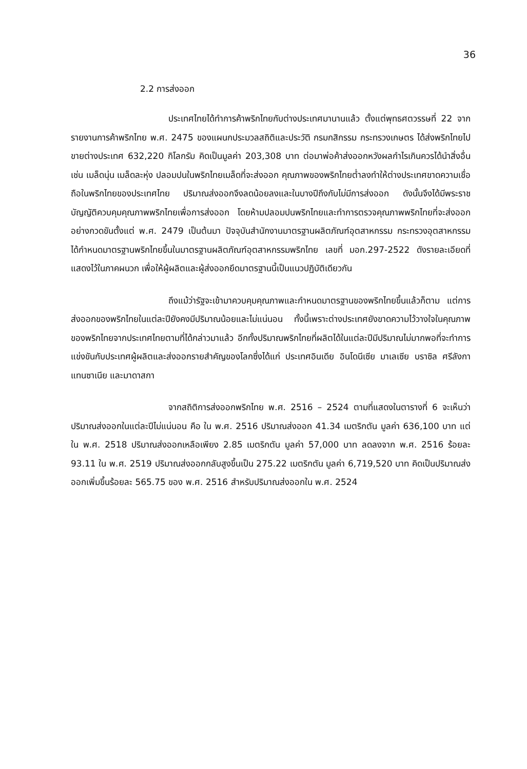36
2.2 การส่งออก
ประเทศไทยได้ทำการค้าพริกไทยกับต่างประเทศมานานแล้ว ตั้งแต่พุทธศตวรรษที่ 22 จากรายงานการค้าพริกไทย พ.ศ. 2475 ของแผนกประมวลสถิติและประวัติ กรมกสิกรรม กระทรวงเกษตร ได้ส่งพริกไทยไปขายต่างประเทศ 632,220 กิโลกรัม คิดเป็นมูลค่า 203,308 บาท ต่อมาพ่อค้าส่งออกหวังผลกำไรเกินควรได้นำสิ่งอื่น เช่น เมล็ดนุ่น เมล็ดละหุ่ง ปลอมปนในพริกไทยเมล็ดที่จะส่งออก คุณภาพของพริกไทยต่ำลงทำให้ต่างประเทศขาดความเชื่อถือในพริกไทยของประเทศไทย ปริมาณส่งออกจึงลดน้อยลงและในบางปีถึงกับไม่มีการส่งออก ดังนั้นจึงได้มีพระราชบัญญัติควบคุมคุณภาพพริกไทยเพื่อการส่งออก โดยห้ามปลอมปนพริกไทยและทำการตรวจคุณภาพพริกไทยที่จะส่งออกอย่างกวดขันตั้งแต่ พ.ศ. 2479 เป็นต้นมา ปัจจุบันสำนักงานมาตรฐานผลิตภัณฑ์อุตสาหกรรม กระทรวงอุตสาหกรรม ได้กำหนดมาตรฐานพริกไทยขึ้นในมาตรฐานผลิตภัณฑ์อุตสาหกรรมพริกไทย เลขที่ มอก.297-2522 ดังรายละเอียดที่แสดงไว้ในภาคผนวก เพื่อให้ผู้ผลิตและผู้ส่งออกยึดมาตรฐานนี้เป็นแนวปฏิบัติเดียวกัน
ถึงแม้ว่ารัฐจะเข้ามาควบคุมคุณภาพและกำหนดมาตรฐานของพริกไทยขึ้นแล้วก็ตาม แต่การส่งออกของพริกไทยในแต่ละปียังคงมีปริมาณน้อยและไม่แน่นอน ทั้งนี้เพราะต่างประเทศยังขาดความไว้วางใจในคุณภาพของพริกไทยจากประเทศไทยตามที่ได้กล่าวมาแล้ว อีกทั้งปริมาณพริกไทยที่ผลิตได้ในแต่ละปีมีปริมาณไม่มากพอที่จะทำการแข่งขันกับประเทศผู้ผลิตและส่งออกรายสำคัญของโลกซึ่งได้แก่ ประเทศอินเดีย อินโดนีเซีย มาเลเซีย บราซิล ศรีลังกา แทนซาเนีย และมาดาสกา
จากสถิติการส่งออกพริกไทย พ.ศ. 2516 – 2524 ตามที่แสดงในตารางที่ 6 จะเห็นว่าปริมาณส่งออกในแต่ละปีไม่แน่นอน คือ ใน พ.ศ. 2516 ปริมาณส่งออก 41.34 เมตริกตัน มูลค่า 636,100 บาท แต่ใน พ.ศ. 2518 ปริมาณส่งออกเหลือเพียง 2.85 เมตริกตัน มูลค่า 57,000 บาท ลดลงจาก พ.ศ. 2516 ร้อยละ 93.11 ใน พ.ศ. 2519 ปริมาณส่งออกกลับสูงขึ้นเป็น 275.22 เมตริกตัน มูลค่า 6,719,520 บาท คิดเป็นปริมาณส่งออกเพิ่มขึ้นร้อยละ 565.75 ของ พ.ศ. 2516 สำหรับปริมาณส่งออกใน พ.ศ. 2524